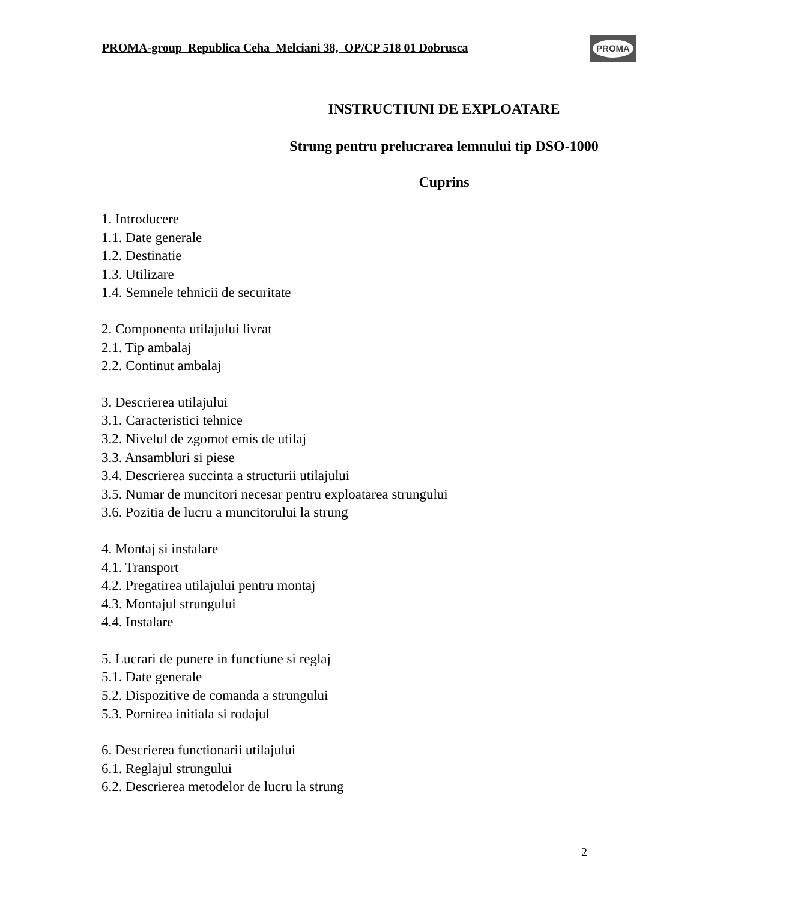PROMA-group Republica Ceha Melciani 38, OP/CP 518 01 Dobrusca
PROMA
INSTRUCTIUNI DE EXPLOATARE
Strung pentru prelucrarea lemnului tip DSO-1000
Cuprins
1. Introducere
1.1. Date generale
1.2. Destinatie
1.3. Utilizare
1.4. Semnele tehnicii de securitate
2. Componenta utilajului livrat
2.1. Tip ambalaj
2.2. Continut ambalaj
3. Descrierea utilajului
3.1. Caracteristici tehnice
3.2. Nivelul de zgomot emis de utilaj
3.3. Ansambluri si piese
3.4. Descrierea succinta a structurii utilajului
3.5. Numar de muncitori necesar pentru exploatarea strungului
3.6. Pozitia de lucru a muncitorului la strung
4. Montaj si instalare
4.1. Transport
4.2. Pregatirea utilajului pentru montaj
4.3. Montajul strungului
4.4. Instalare
5. Lucrari de punere in functiune si reglaj
5.1. Date generale
5.2. Dispozitive de comanda a strungului
5.3. Pornirea initiala si rodajul
6. Descrierea functionarii utilajului
6.1. Reglajul strungului
6.2. Descrierea metodelor de lucru la strung
2